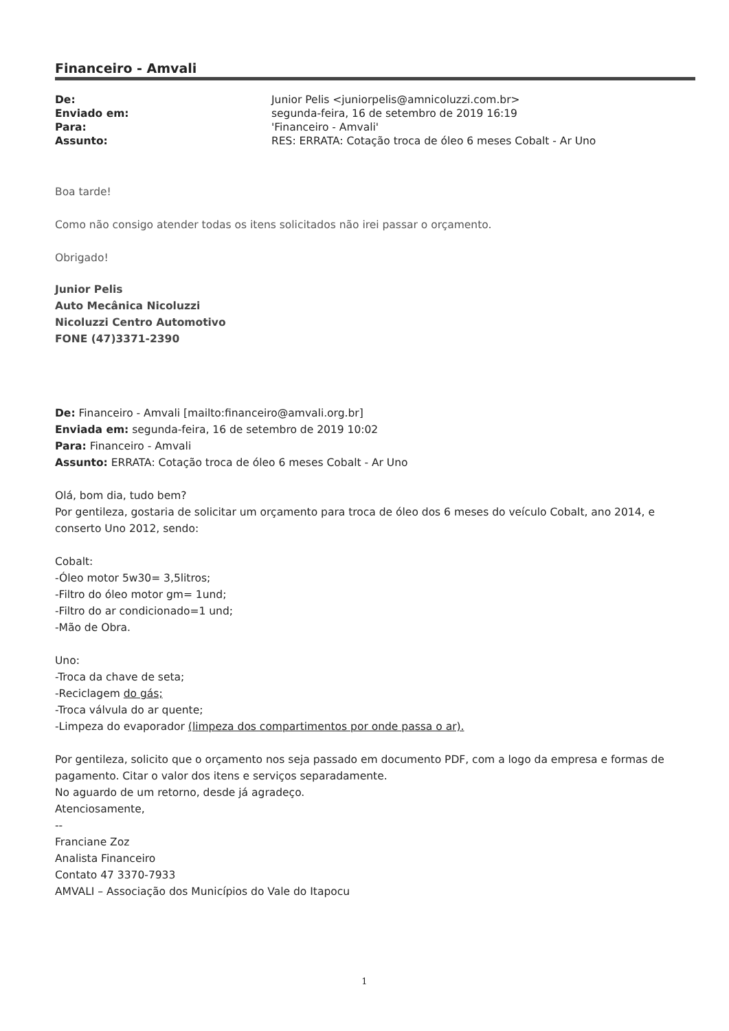Financeiro - Amvali
| De: | Junior Pelis <juniorpelis@amnicoluzzi.com.br> |
| Enviado em: | segunda-feira, 16 de setembro de 2019 16:19 |
| Para: | 'Financeiro - Amvali' |
| Assunto: | RES: ERRATA: Cotação troca de óleo 6 meses Cobalt - Ar Uno |
Boa tarde!
Como não consigo atender todas os itens solicitados não irei passar o orçamento.
Obrigado!
Junior Pelis
Auto Mecânica Nicoluzzi
Nicoluzzi Centro Automotivo
FONE (47)3371-2390
De: Financeiro - Amvali [mailto:financeiro@amvali.org.br]
Enviada em: segunda-feira, 16 de setembro de 2019 10:02
Para: Financeiro - Amvali
Assunto: ERRATA: Cotação troca de óleo 6 meses Cobalt - Ar Uno
Olá, bom dia, tudo bem?
Por gentileza, gostaria de solicitar um orçamento para troca de óleo dos 6 meses do veículo Cobalt, ano 2014, e conserto Uno 2012, sendo:
Cobalt:
-Óleo motor 5w30= 3,5litros;
-Filtro do óleo motor gm= 1und;
-Filtro do ar condicionado=1 und;
-Mão de Obra.
Uno:
-Troca da chave de seta;
-Reciclagem do gás;
-Troca válvula do ar quente;
-Limpeza do evaporador (limpeza dos compartimentos por onde passa o ar).
Por gentileza, solicito que o orçamento nos seja passado em documento PDF, com a logo da empresa e formas de pagamento. Citar o valor dos itens e serviços separadamente.
No aguardo de um retorno, desde já agradeço.
Atenciosamente,
--
Franciane Zoz
Analista Financeiro
Contato 47 3370-7933
AMVALI – Associação dos Municípios do Vale do Itapocu
1